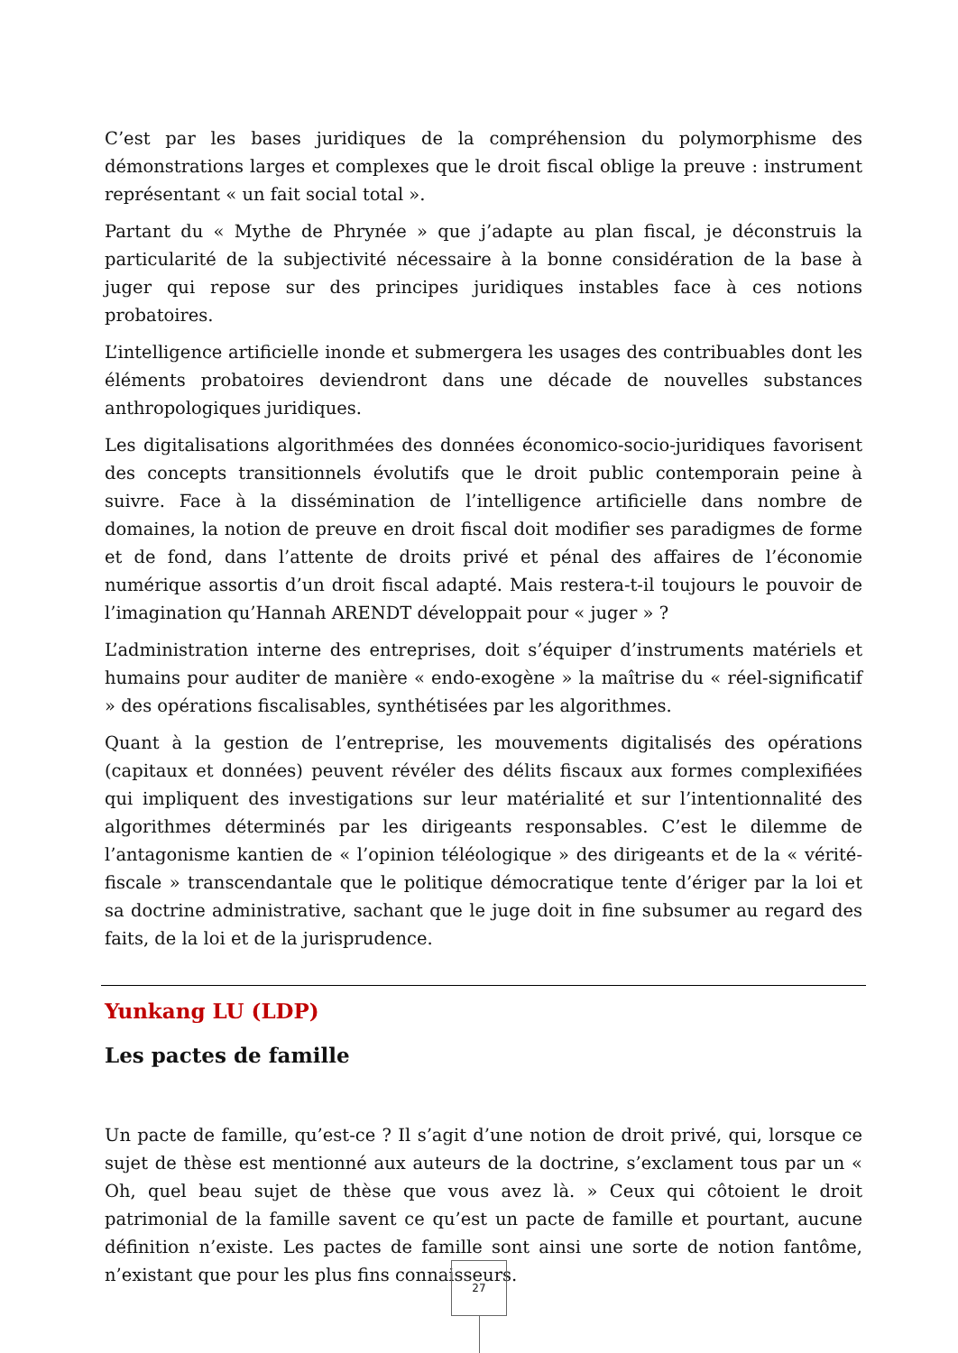C’est par les bases juridiques de la compréhension du polymorphisme des démonstrations larges et complexes que le droit fiscal oblige la preuve : instrument représentant « un fait social total ».
Partant du « Mythe de Phrynée » que j’adapte au plan fiscal, je déconstruis la particularité de la subjectivité nécessaire à la bonne considération de la base à juger qui repose sur des principes juridiques instables face à ces notions probatoires.
L’intelligence artificielle inonde et submergera les usages des contribuables dont les éléments probatoires deviendront dans une décade de nouvelles substances anthropologiques juridiques.
Les digitalisations algorithmées des données économico-socio-juridiques favorisent des concepts transitionnels évolutifs que le droit public contemporain peine à suivre. Face à la dissémination de l’intelligence artificielle dans nombre de domaines, la notion de preuve en droit fiscal doit modifier ses paradigmes de forme et de fond, dans l’attente de droits privé et pénal des affaires de l’économie numérique assortis d’un droit fiscal adapté. Mais restera-t-il toujours le pouvoir de l’imagination qu’Hannah ARENDT développait pour « juger » ?
L’administration interne des entreprises, doit s’équiper d’instruments matériels et humains pour auditer de manière « endo-exogène » la maîtrise du « réel-significatif » des opérations fiscalisables, synthétisées par les algorithmes.
Quant à la gestion de l’entreprise, les mouvements digitalisés des opérations (capitaux et données) peuvent révéler des délits fiscaux aux formes complexifiées qui impliquent des investigations sur leur matérialité et sur l’intentionnalité des algorithmes déterminés par les dirigeants responsables. C’est le dilemme de l’antagonisme kantien de « l’opinion téléologique » des dirigeants et de la « vérité-fiscale » transcendantale que le politique démocratique tente d’ériger par la loi et sa doctrine administrative, sachant que le juge doit in fine subsumer au regard des faits, de la loi et de la jurisprudence.
Yunkang LU (LDP)
Les pactes de famille
Un pacte de famille, qu’est-ce ? Il s’agit d’une notion de droit privé, qui, lorsque ce sujet de thèse est mentionné aux auteurs de la doctrine, s’exclament tous par un « Oh, quel beau sujet de thèse que vous avez là. » Ceux qui côtoient le droit patrimonial de la famille savent ce qu’est un pacte de famille et pourtant, aucune définition n’existe. Les pactes de famille sont ainsi une sorte de notion fantôme, n’existant que pour les plus fins connaisseurs.
27